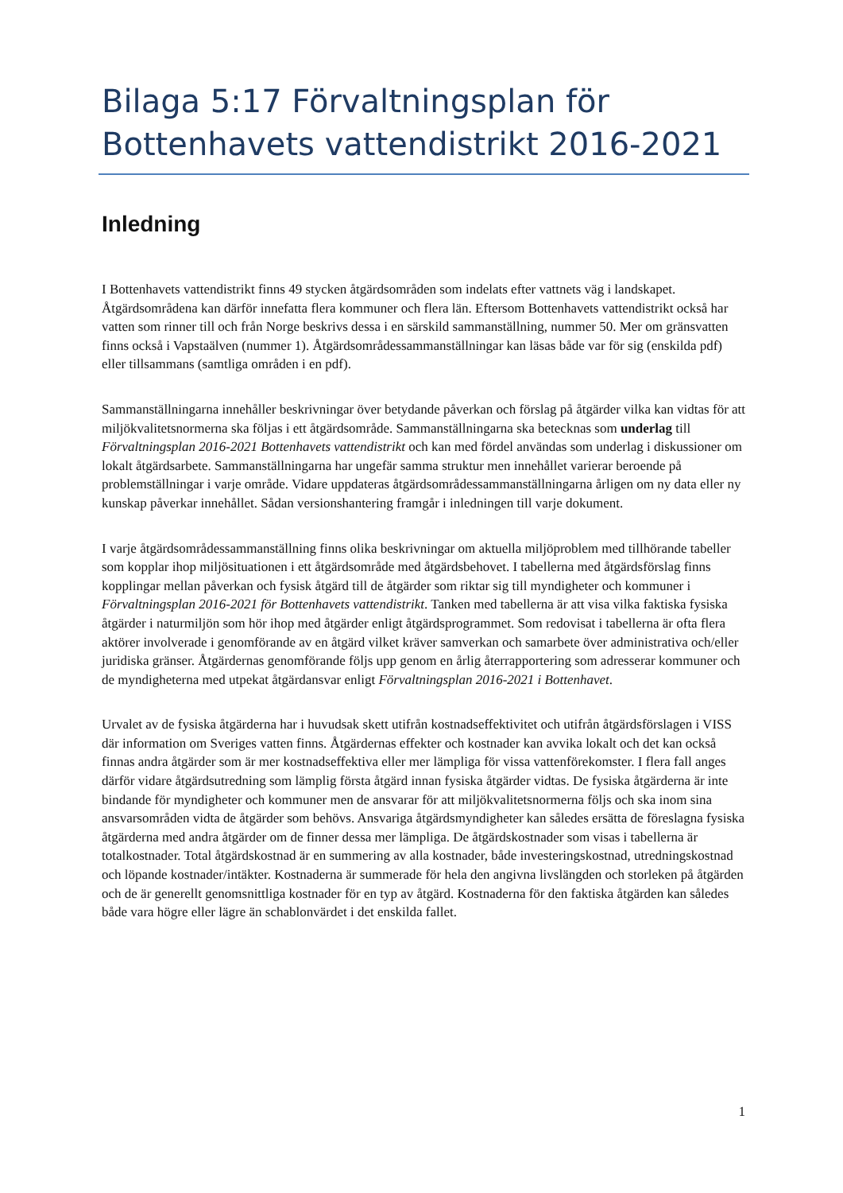Bilaga 5:17 Förvaltningsplan för Bottenhavets vattendistrikt 2016-2021
Inledning
I Bottenhavets vattendistrikt finns 49 stycken åtgärdsområden som indelats efter vattnets väg i landskapet. Åtgärdsområdena kan därför innefatta flera kommuner och flera län. Eftersom Bottenhavets vattendistrikt också har vatten som rinner till och från Norge beskrivs dessa i en särskild sammanställning, nummer 50. Mer om gränsvatten finns också i Vapstaälven (nummer 1). Åtgärdsområdessammanställningar kan läsas både var för sig (enskilda pdf) eller tillsammans (samtliga områden i en pdf).
Sammanställningarna innehåller beskrivningar över betydande påverkan och förslag på åtgärder vilka kan vidtas för att miljökvalitetsnormerna ska följas i ett åtgärdsområde. Sammanställningarna ska betecknas som underlag till Förvaltningsplan 2016-2021 Bottenhavets vattendistrikt och kan med fördel användas som underlag i diskussioner om lokalt åtgärdsarbete. Sammanställningarna har ungefär samma struktur men innehållet varierar beroende på problemställningar i varje område. Vidare uppdateras åtgärdsområdessammanställningarna årligen om ny data eller ny kunskap påverkar innehållet. Sådan versionshantering framgår i inledningen till varje dokument.
I varje åtgärdsområdessammanställning finns olika beskrivningar om aktuella miljöproblem med tillhörande tabeller som kopplar ihop miljösituationen i ett åtgärdsområde med åtgärdsbehovet. I tabellerna med åtgärdsförslag finns kopplingar mellan påverkan och fysisk åtgärd till de åtgärder som riktar sig till myndigheter och kommuner i Förvaltningsplan 2016-2021 för Bottenhavets vattendistrikt. Tanken med tabellerna är att visa vilka faktiska fysiska åtgärder i naturmiljön som hör ihop med åtgärder enligt åtgärdsprogrammet. Som redovisat i tabellerna är ofta flera aktörer involverade i genomförande av en åtgärd vilket kräver samverkan och samarbete över administrativa och/eller juridiska gränser. Åtgärdernas genomförande följs upp genom en årlig återrapportering som adresserar kommuner och de myndigheterna med utpekat åtgärdansvar enligt Förvaltningsplan 2016-2021 i Bottenhavet.
Urvalet av de fysiska åtgärderna har i huvudsak skett utifrån kostnadseffektivitet och utifrån åtgärdsförslagen i VISS där information om Sveriges vatten finns. Åtgärdernas effekter och kostnader kan avvika lokalt och det kan också finnas andra åtgärder som är mer kostnadseffektiva eller mer lämpliga för vissa vattenförekomster. I flera fall anges därför vidare åtgärdsutredning som lämplig första åtgärd innan fysiska åtgärder vidtas. De fysiska åtgärderna är inte bindande för myndigheter och kommuner men de ansvarar för att miljökvalitetsnormerna följs och ska inom sina ansvarsområden vidta de åtgärder som behövs. Ansvariga åtgärdsmyndigheter kan således ersätta de föreslagna fysiska åtgärderna med andra åtgärder om de finner dessa mer lämpliga. De åtgärdskostnader som visas i tabellerna är totalkostnader. Total åtgärdskostnad är en summering av alla kostnader, både investeringskostnad, utredningskostnad och löpande kostnader/intäkter. Kostnaderna är summerade för hela den angivna livslängden och storleken på åtgärden och de är generellt genomsnittliga kostnader för en typ av åtgärd. Kostnaderna för den faktiska åtgärden kan således både vara högre eller lägre än schablonvärdet i det enskilda fallet.
1